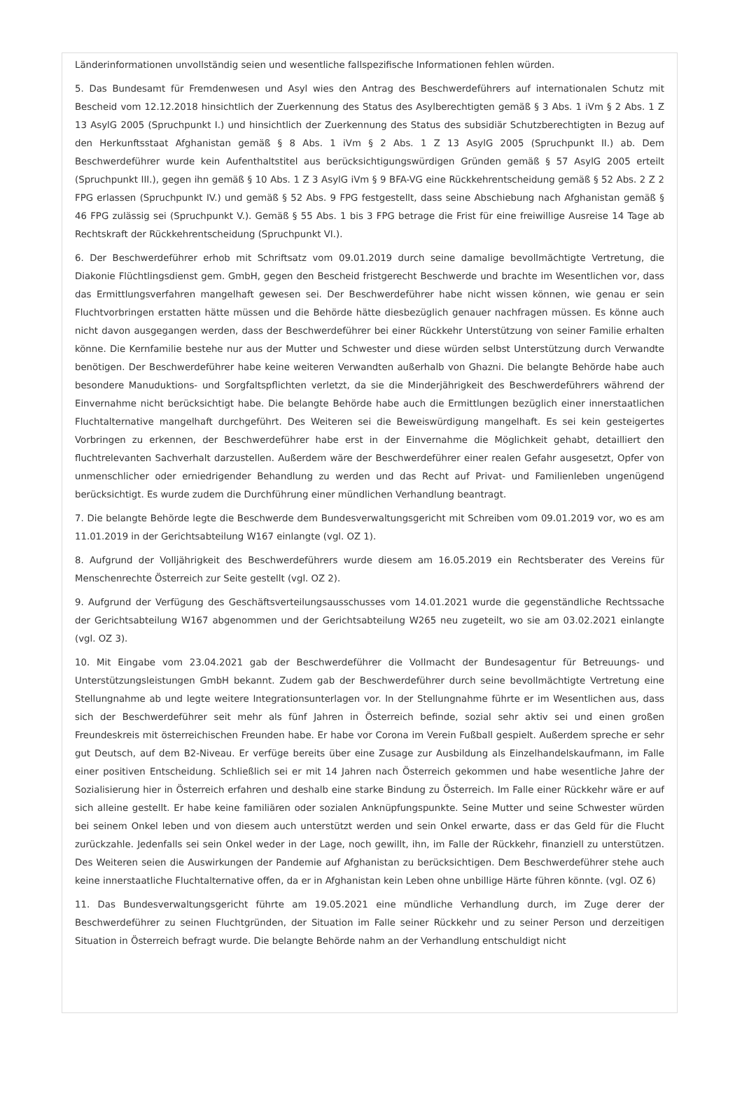Länderinformationen unvollständig seien und wesentliche fallspezifische Informationen fehlen würden.
5. Das Bundesamt für Fremdenwesen und Asyl wies den Antrag des Beschwerdeführers auf internationalen Schutz mit Bescheid vom 12.12.2018 hinsichtlich der Zuerkennung des Status des Asylberechtigten gemäß § 3 Abs. 1 iVm § 2 Abs. 1 Z 13 AsylG 2005 (Spruchpunkt I.) und hinsichtlich der Zuerkennung des Status des subsidiär Schutzberechtigten in Bezug auf den Herkunftsstaat Afghanistan gemäß § 8 Abs. 1 iVm § 2 Abs. 1 Z 13 AsylG 2005 (Spruchpunkt II.) ab. Dem Beschwerdeführer wurde kein Aufenthaltstitel aus berücksichtigungswürdigen Gründen gemäß § 57 AsylG 2005 erteilt (Spruchpunkt III.), gegen ihn gemäß § 10 Abs. 1 Z 3 AsylG iVm § 9 BFA-VG eine Rückkehrentscheidung gemäß § 52 Abs. 2 Z 2 FPG erlassen (Spruchpunkt IV.) und gemäß § 52 Abs. 9 FPG festgestellt, dass seine Abschiebung nach Afghanistan gemäß § 46 FPG zulässig sei (Spruchpunkt V.). Gemäß § 55 Abs. 1 bis 3 FPG betrage die Frist für eine freiwillige Ausreise 14 Tage ab Rechtskraft der Rückkehrentscheidung (Spruchpunkt VI.).
6. Der Beschwerdeführer erhob mit Schriftsatz vom 09.01.2019 durch seine damalige bevollmächtigte Vertretung, die Diakonie Flüchtlingsdienst gem. GmbH, gegen den Bescheid fristgerecht Beschwerde und brachte im Wesentlichen vor, dass das Ermittlungsverfahren mangelhaft gewesen sei. Der Beschwerdeführer habe nicht wissen können, wie genau er sein Fluchtvorbringen erstatten hätte müssen und die Behörde hätte diesbezüglich genauer nachfragen müssen. Es könne auch nicht davon ausgegangen werden, dass der Beschwerdeführer bei einer Rückkehr Unterstützung von seiner Familie erhalten könne. Die Kernfamilie bestehe nur aus der Mutter und Schwester und diese würden selbst Unterstützung durch Verwandte benötigen. Der Beschwerdeführer habe keine weiteren Verwandten außerhalb von Ghazni. Die belangte Behörde habe auch besondere Manuduktions- und Sorgfaltspflichten verletzt, da sie die Minderjährigkeit des Beschwerdeführers während der Einvernahme nicht berücksichtigt habe. Die belangte Behörde habe auch die Ermittlungen bezüglich einer innerstaatlichen Fluchtalternative mangelhaft durchgeführt. Des Weiteren sei die Beweiswürdigung mangelhaft. Es sei kein gesteigertes Vorbringen zu erkennen, der Beschwerdeführer habe erst in der Einvernahme die Möglichkeit gehabt, detailliert den fluchtrelevanten Sachverhalt darzustellen. Außerdem wäre der Beschwerdeführer einer realen Gefahr ausgesetzt, Opfer von unmenschlicher oder erniedrigender Behandlung zu werden und das Recht auf Privat- und Familienleben ungenügend berücksichtigt. Es wurde zudem die Durchführung einer mündlichen Verhandlung beantragt.
7. Die belangte Behörde legte die Beschwerde dem Bundesverwaltungsgericht mit Schreiben vom 09.01.2019 vor, wo es am 11.01.2019 in der Gerichtsabteilung W167 einlangte (vgl. OZ 1).
8. Aufgrund der Volljährigkeit des Beschwerdeführers wurde diesem am 16.05.2019 ein Rechtsberater des Vereins für Menschenrechte Österreich zur Seite gestellt (vgl. OZ 2).
9. Aufgrund der Verfügung des Geschäftsverteilungsausschusses vom 14.01.2021 wurde die gegenständliche Rechtssache der Gerichtsabteilung W167 abgenommen und der Gerichtsabteilung W265 neu zugeteilt, wo sie am 03.02.2021 einlangte (vgl. OZ 3).
10. Mit Eingabe vom 23.04.2021 gab der Beschwerdeführer die Vollmacht der Bundesagentur für Betreuungs- und Unterstützungsleistungen GmbH bekannt. Zudem gab der Beschwerdeführer durch seine bevollmächtigte Vertretung eine Stellungnahme ab und legte weitere Integrationsunterlagen vor. In der Stellungnahme führte er im Wesentlichen aus, dass sich der Beschwerdeführer seit mehr als fünf Jahren in Österreich befinde, sozial sehr aktiv sei und einen großen Freundeskreis mit österreichischen Freunden habe. Er habe vor Corona im Verein Fußball gespielt. Außerdem spreche er sehr gut Deutsch, auf dem B2-Niveau. Er verfüge bereits über eine Zusage zur Ausbildung als Einzelhandelskaufmann, im Falle einer positiven Entscheidung. Schließlich sei er mit 14 Jahren nach Österreich gekommen und habe wesentliche Jahre der Sozialisierung hier in Österreich erfahren und deshalb eine starke Bindung zu Österreich. Im Falle einer Rückkehr wäre er auf sich alleine gestellt. Er habe keine familiären oder sozialen Anknüpfungspunkte. Seine Mutter und seine Schwester würden bei seinem Onkel leben und von diesem auch unterstützt werden und sein Onkel erwarte, dass er das Geld für die Flucht zurückzahle. Jedenfalls sei sein Onkel weder in der Lage, noch gewillt, ihn, im Falle der Rückkehr, finanziell zu unterstützen. Des Weiteren seien die Auswirkungen der Pandemie auf Afghanistan zu berücksichtigen. Dem Beschwerdeführer stehe auch keine innerstaatliche Fluchtalternative offen, da er in Afghanistan kein Leben ohne unbillige Härte führen könnte. (vgl. OZ 6)
11. Das Bundesverwaltungsgericht führte am 19.05.2021 eine mündliche Verhandlung durch, im Zuge derer der Beschwerdeführer zu seinen Fluchtgründen, der Situation im Falle seiner Rückkehr und zu seiner Person und derzeitigen Situation in Österreich befragt wurde. Die belangte Behörde nahm an der Verhandlung entschuldigt nicht